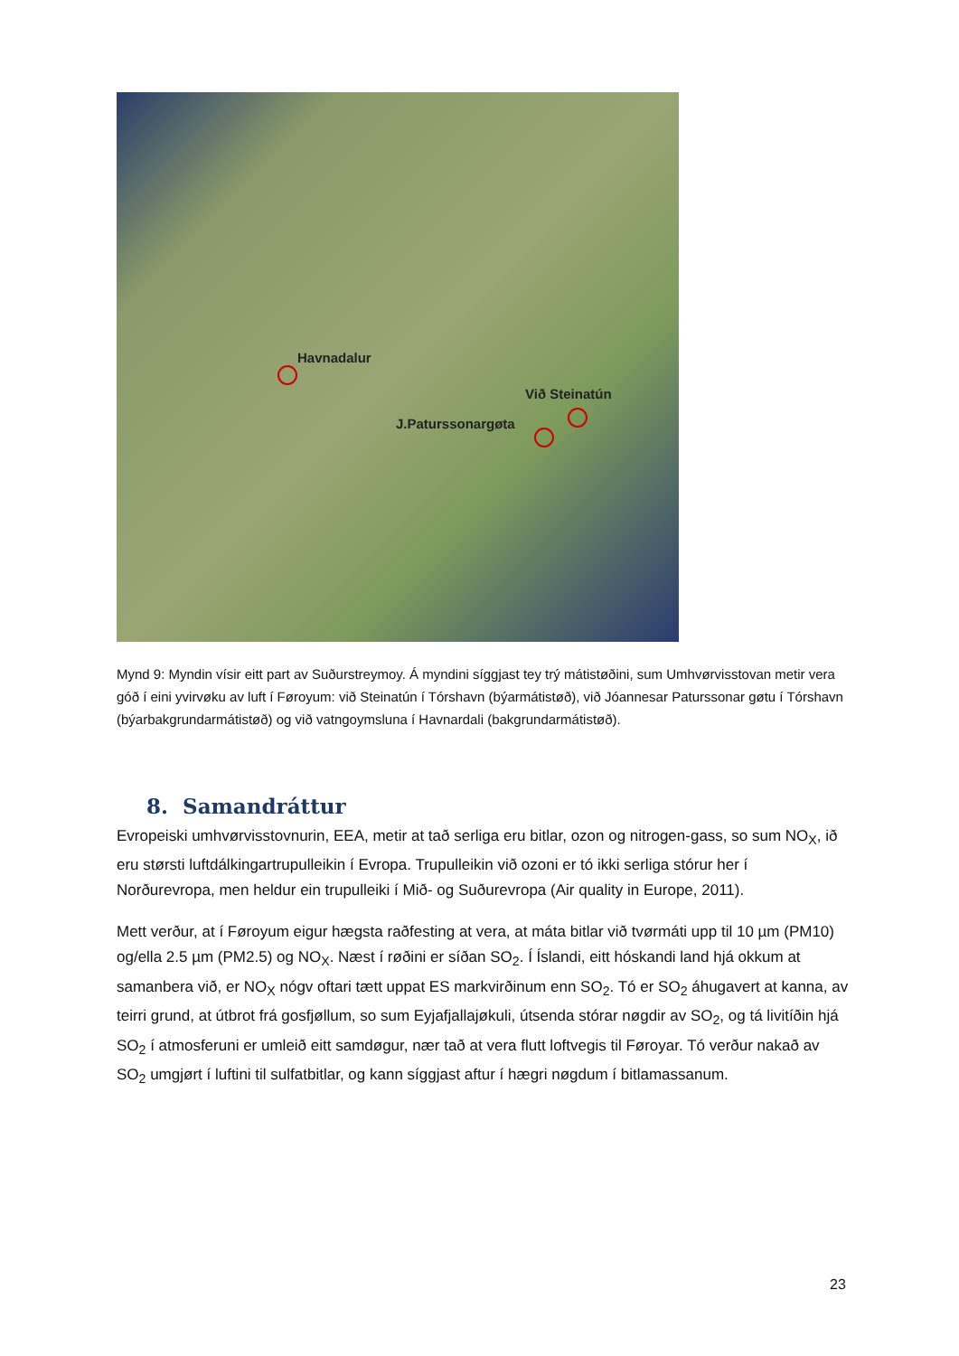Havnadalur
Við Steinatún
J.Paturssonargøta
Mynd 9: Myndin vísir eitt part av Suðurstreymoy. Á myndini síggjast tey trý mátistøðini, sum Umhvørvisstovan metir vera góð í eini yvirvøku av luft í Føroyum: við Steinatún í Tórshavn (býarmátistøð), við Jóannesar Paturssonar gøtu í Tórshavn (býarbakgrundarmátistøð) og við vatngoymsluna í Havnardali (bakgrundarmátistøð).
8. Samandráttur
Evropeiski umhvørvisstovnurin, EEA, metir at tað serliga eru bitlar, ozon og nitrogen-gass, so sum NO<sub>X</sub>, ið eru størsti luftdálkingartrupulleikin í Evropa. Trupulleikin við ozoni er tó ikki serliga stórur her í Norðurevropa, men heldur ein trupulleiki í Mið- og Suðurevropa (Air quality in Europe, 2011).
Mett verður, at í Føroyum eigur hægsta raðfesting at vera, at máta bitlar við tvørmáti upp til 10 µm (PM10) og/ella 2.5 µm (PM2.5) og NO<sub>X</sub>. Næst í røðini er síðan SO<sub>2</sub>. Í Íslandi, eitt hóskandi land hjá okkum at samanbera við, er NO<sub>X</sub> nógv oftari tætt uppat ES markvirðinum enn SO<sub>2</sub>. Tó er SO<sub>2</sub> áhugavert at kanna, av teirri grund, at útbrot frá gosfjøllum, so sum Eyjafjallajøkuli, útsenda stórar nøgdir av SO<sub>2</sub>, og tá livitíðin hjá SO<sub>2</sub> í atmosferuni er umleið eitt samdøgur, nær tað at vera flutt loftvegis til Føroyar. Tó verður nakað av SO<sub>2</sub> umgjørt í luftini til sulfatbitlar, og kann síggjast aftur í hægri nøgdum í bitlamassanum.
23